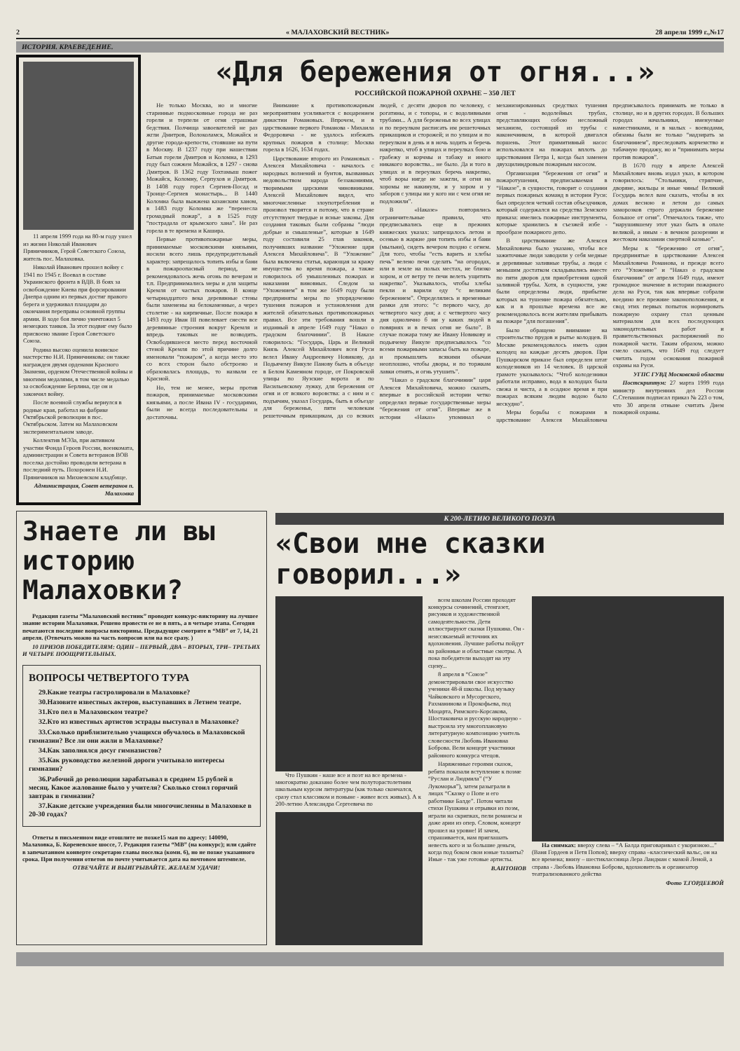2 « МАЛАХОВСКИЙ ВЕСТНИК» 28 апреля 1999 г.,№17
ИСТОРИЯ. КРАЕВЕДЕНИЕ.
11 апреля 1999 года на 80-м году ушел из жизни Николай Иванович Пряничников, Герой Советского Союза, житель пос. Малаховка.
Николай Иванович прошел войну с 1941 по 1945 г. Воевал в составе Украинского фронта в ВДВ. В боях за освобождение Киева при форсировании Днепра одним из первых достиг правого берега и удерживал плацдарм до окончания переправы основной группы армии. В ходе боя лично уничтожил 5 немецких танков. За этот подвиг ему было присвоено звание Героя Советского Союза.
Родина высоко оценила воинское мастерство Н.И. Пряничникова: он также награжден двумя орденами Красного Знамени, орденом Отечественной войны и многими медалями, в том числе медалью за освобождение Берлина, где он и закончил войну.
После военной службы вернулся в родные края, работал на фабрике Октябрьской революции в пос. Октябрьском. Затем на Малаховском экспериментальном заводе.
Коллектив МЭЗа, при активном участии Фонда Героев России, военкомата, администрации и Совета ветеранов ВОВ поселка достойно проводили ветерана в последний путь. Похоронен Н.И. Пряничников на Михневском кладбище.
Администрация, Совет ветеранов п. Малаховка
«Для бережения от огня...»
РОССИЙСКОЙ ПОЖАРНОЙ ОХРАНЕ – 350 ЛЕТ
Не только Москва, но и многие старинные подмосковные города не раз горели и терпели от огня страшные бедствия. Полчища завоевателей не раз жгли Дмитров, Волоколамск, Можайск и другие города-крепости, стоявшие на пути в Москву. В 1237 году при нашествии Батыя горели Дмитров и Коломна, в 1293 году был сожжен Можайск, в 1297 - снова Дмитров. В 1362 году Тохтамыш пожег Можайск, Коломну, Серпухов и Дмитров. В 1408 году горел Сергиев-Посад и Троице-Сергиев монастырь... В 1440 Коломна была выжжена казанским ханом, в 1483 году Коломна же “перенесла громадный пожар”, а в 1525 году “пострадала от крымского хана”. Не раз горела в те времена и Кашира.
Первые противопожарные меры, принимаемые московскими князьями, носили всего лишь предупредительный характер: запрещалось топить избы и бани в пожароопасный период, не рекомендовалось жечь огонь по вечерам и т.п. Предпринимались меры и для защиты Кремля от частых пожаров. В конце четырнадцатого века деревянные стены были заменены на белокаменные, а через столетие - на кирпичные. После пожара в 1493 году Иван III повелевает снести все деревянные строения вокруг Кремля и впредь таковых не возводить. Освободившееся место перед восточной стеной Кремля по этой причине долго именовали “пожаром”, а когда место это со всех сторон было обстроено и образовалась площадь, то назвали ее Красной.
Но, тем не менее, меры против пожаров, принимаемые московскими князьями, а после Ивана IV - государями, были не всегда последовательны и достаточны.
Внимание к противопожарным мероприятиям усиливается с воцарением династии Романовых. Впрочем, и в царствование первого Романова - Михаила Федоровича - не удалось избежать крупных пожаров в столице: Москва горела в 1626, 1634 годах.
Царствование второго из Романовых - Алексея Михайловича - началось с народных волнений и бунтов, вызванных недовольством народа беззакониями, творимыми царскими чиновниками. Алексей Михайлович видел, что многочисленные злоупотребления и произвол творятся и потому, что в стране отсутствуют твердые и ясные законы. Для создания таковых были собраны “люди добрые и смышленые”, которые в 1649 году составили 25 глав законов, получивших название “Уложение царя Алексея Михайловича”. В “Уложение” была включена статья, карающая за кражу имущества во время пожара, а также говорилось об умышленных пожарах и наказании виновных. Следом за “Уложением” в том же 1649 году были предприняты меры по упорядочению тушения пожаров и установления для жителей обязательных противопожарных правил. Все эти требования вошли в изданный в апреле 1649 году “Наказ о градском благочинии”. В Наказе говорилось: “Государь, Царь и Великий Князь Алексей Михайлович всея Руси велел Ивану Андреевичу Новикову, да Подьячему Викуле Панову быть в объезде в Белом Каменном городе, от Покровской улицы по Яузские ворота и по Васильевскому лужку, для бережения от огня и от всякого воровства: а с ним и с подъячим, указал Государь, быть в объезде для береженья, пяти человекам решеточным прикащикам, да со всяких людей, с десяти дворов по человеку, с рогатины, и с топоры, и с водоливными трубами... А для береженья во всех улицах и по переулкам расписать им решеточных прикащиков и сторожей; и по улицам и по переулкам в день и в ночь ходить и беречь накрепко, чтоб в улицах и переулках бою и грабежу и корчмы и табаку и иного никакого воровства... не было. Да и того в улицах и в переулках беречь накрепко, чтоб воры нигде не зажгли, и огня на хоромы не накинули, и у хором и у заборов с улицы ни у кого ни с чем огня не подложили”.
В «Наказе» повторялись ограничительные правила, что предписывались еще в прежних княжеских указах: запрещалось летом и осенью в жаркие дни топить избы и бани (мыльни), сидеть вечером поздно с огнем. Для того, чтобы “есть варить и хлебы печь” велено печи сделать “на огородах, или в земле на полых местах, не близко хором, и от ветру те печи велеть ущитить накрепко”. Указывалось, чтобы хлебы пекли и варили еду “с великим бережением”. Определялись и временные рамки для этого: “с первого часу, до четвертого часу дня; а с четвертого часу дня однолично б ни у каких людей в повярнях и в печах огня не было”. В случае пожара тому же Ивану Новикову и подьячему Викуле предписывалось “со всеми пожарными запасы быть на пожаре, и промышлять всякими обычаи неоплошно, чтобы дворы, и по торжкам лавки отнять, и огнь утушить”.
“Наказ о градском благочинии” царя Алексея Михайловича, можно сказать, впервые в российской истории четко определил первые государственные меры “бережения от огня”. Впервые же в истории «Наказ» упоминал о механизированных средствах тушения огня - водолейных трубах, представляющих собою несложный механизм, состоящий из трубы с наконечником, в которой двигался поршень. Этот примитивный насос использовался на пожарах вплоть до царствования Петра I, когда был заменен двухцилиндровым пожарным насосом.
Организация “бережения от огня” и пожаротушения, предписываемая в “Наказе”, в сущности, говорит о создании первых пожарных команд в истории Руси: был определен четкий состав объездчиков, который содержался на средства Земского приказа: имелись пожарные инструменты, которые хранились в съезжей избе - прообразе пожарного депо.
В царствование же Алексея Михайловича было указано, чтобы все зажиточные люди заводили у себя медные и деревянные заливные трубы, а люди с меньшим достатком складывались вместе по пяти дворов для приобретения одной заливной трубы. Хотя, в сущности, уже были определены люди, прибытие которых на тушение пожара обязательно, как и в прошлые времена все же рекомендовалось всем жителям прибывать на пожаре “для погашения”.
Было обращено внимание на строительство прудов и рытье колодцев. В Москве рекомендовалось иметь один колодец на каждые десять дворов. При Пушкарском приказе был определен штат колодезников из 14 человек. В царской грамоте указывалось: “Чтоб колодезники работали исправно, вода в колодцах была свежа и чиста, а в осадное время и при пожарах всяким людям водою было нескудно”.
Меры борьбы с пожарами в царствование Алексея Михайловича предписывалось принимать не только в столице, но и в других городах. В больших городах начальники, именуемые наместниками, и в малых - воеводами, обязаны были не только “надзирать за благочинием”, преследовать корчемство и табачную продажу, но и “принимать меры против пожаров”.
В 1670 году в апреле Алексей Михайлович вновь издал указ, в котором говорилось: “Стольники, стряпчие, дворяне, жильцы и иные чины! Великий Государь велел вам сказать, чтобы в их домах весною и летом до самых заморозков строго держали бережение большое от огня”. Отмечалось также, что “нарушившему этот указ быть в опале великой, а иным - в вечном разорении и жестоком наказании смертной казнью”.
Меры к “бережению от огня”, предпринятые в царствование Алексея Михайловича Романова, и прежде всего его “Уложение” и “Наказ о градском благочинии” от апреля 1649 года, имеют громадное значение в истории пожарного дела на Руси, так как впервые собрали воедино все прежние законоположения, и свод этих первых попыток нормировать пожарную охрану стал ценным материалом для всех последующих законодательных работ и правительственных распоряжений по пожарной части. Таким образом, можно смело сказать, что 1649 год следует считать годом основания пожарной охраны на Руси.
УГПС ГУВД Московской области
Постскриптум: 27 марта 1999 года министр внутренних дел России С.Степашин подписал приказ № 223 о том, что 30 апреля отныне считать Днем пожарной охраны.
Знаете ли вы историю Малаховки?
Редакция газеты “Малаховский вестник” проводит конкурс-викторину на лучшее знание истории Малаховки. Решено провести ее не в пять, а в четыре этапа. Сегодня печатаются последние вопросы викторины. Предыдущие смотрите в “МВ” от 7, 14, 21 апреля. (Отвечать можно на часть вопросов или на все сразу. )
10 ПРИЗОВ ПОБЕДИТЕЛЯМ: ОДИН – ПЕРВЫЙ, ДВА – ВТОРЫХ, ТРИ– ТРЕТЬИХ И ЧЕТЫРЕ ПООЩРИТЕЛЬНЫХ.
ВОПРОСЫ ЧЕТВЕРТОГО ТУРА
29.Какие театры гастролировали в Малаховке?
30.Назовите известных актеров, выступавших в Летнем театре.
31.Кто пел в Малаховском театре?
32.Кто из известных артистов эстрады выступал в Малаховке?
33.Сколько приблизительно учащихся обучалось в Малаховской гимназии? Все ли они жили в Малаховке?
34.Как заполнялся досуг гимназистов?
35.Как руководство железной дороги учитывало интересы гимназии?
36.Рабочий до революции зарабатывал в среднем 15 рублей в месяц. Какое жалование было у учителя? Сколько стоил горячий завтрак в гимназии?
37.Какие детские учреждения были многочисленны в Малаховке в 20-30 годах?
Ответы в письменном виде отошлите не позже15 мая по адресу: 140090, Малаховка, Б. Кореневское шоссе, 7. Редакция газеты “МВ” (на конкурс); или сдайте в запечатанном конверте секретарю главы поселка (комн. 6), но не позже указанного срока. При получении ответов по почте учитывается дата на почтовом штемпеле.
ОТВЕЧАЙТЕ И ВЫИГРЫВАЙТЕ. ЖЕЛАЕМ УДАЧИ!
К 200-ЛЕТИЮ ВЕЛИКОГО ПОЭТА
«Свои мне сказки говорил...»
Что Пушкин - наше все и поэт на все времена - многократно доказано более чем полуторастолетним школьным курсом литературы (как только скончался, сразу стал классиком и поныне - живее всех живых). А к 200-летию Александра Сергеевича по
всем школам России проходят конкурсы сочинений, стенгазет, рисунков и художественной самодеятельности. Дети иллюстрируют сказки Пушкина. Он - неиссякаемый источник их вдохновения. Лучшие работы пойдут на районные и областные смотры. А пока победители выходят на эту сцену...
8 апреля в “Союзе” демонстрировали свое искусство ученики 48-й школы. Под музыку Чайковского и Мусоргского, Рахманинова и Прокофьева, под Моцарта, Римского-Корсакова, Шостаковича и русскую народную - выстроила эту многоплановую литературную композицию учитель словесности Любовь Ивановна Боброва. Вели концерт участники районного конкурса чтецов.
Наряженные героями сказок, ребята показали вступление к поэме “Руслан и Людмила” (“У Лукоморья”), затем разыграли в лицах “Сказку о Попе и его работнике Балде”. Потом читали стихи Пушкина и отрывки из поэм, играли на скрипках, пели романсы и даже арии из опер. Словом, концерт прошел на уровне! И зачем, спрашивается, нам приглашать невесть кого и за большие деньги, когда под боком свои юные таланты? Иные - так уже готовые артисты.
В.АНТОНОВ
На снимках: вверху слева – “А Балда приговаривал с укоризною...” (Ваня Гордеев и Петя Попов); вверху справа –классический вальс, он на все времена; внизу – шестиклассница Лера Ландман с мамой Леной, а справа - Любовь Ивановна Боброва, вдохновитель и организатор театрализованного действа
Фото Т.ГОРДЕЕВОЙ